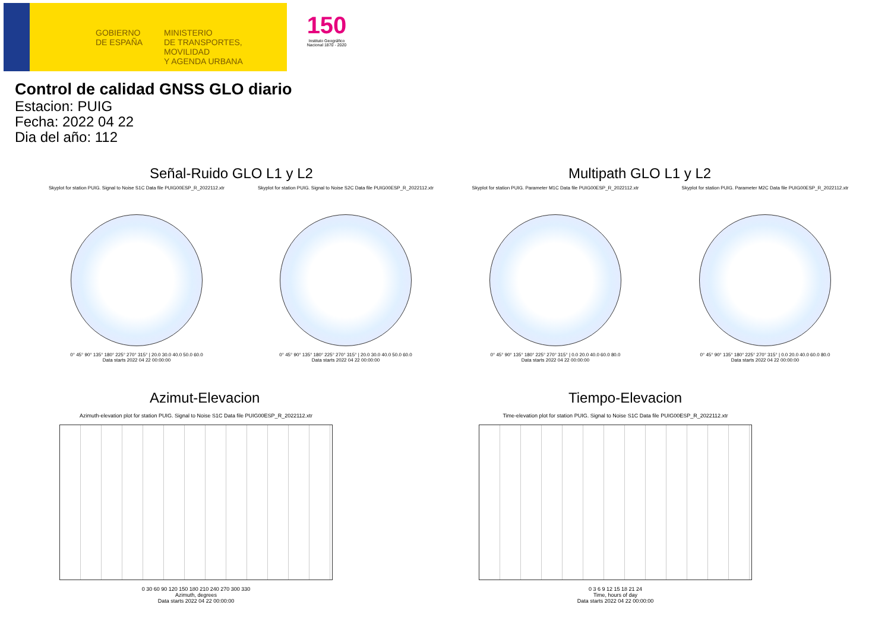GOBIERNO
DE ESPAÑA
MINISTERIO
DE TRANSPORTES, MOVILIDAD
Y AGENDA URBANA
150
Instituto Geográfico Nacional 1870 - 2020
Control de calidad GNSS GLO diario
Estacion: PUIG
Fecha: 2022 04 22
Dia del año: 112
Señal-Ruido GLO L1 y L2 Multipath GLO L1 y L2
Skyplot for station PUIG. Signal to Noise S1C Data file PUIG00ESP_R_2022112.xtr
0° 45° 90° 135° 180° 225° 270° 315° | 20.0 30.0 40.0 50.0 60.0
Data starts 2022 04 22 00:00:00
Skyplot for station PUIG. Signal to Noise S2C Data file PUIG00ESP_R_2022112.xtr
0° 45° 90° 135° 180° 225° 270° 315° | 20.0 30.0 40.0 50.0 60.0
Data starts 2022 04 22 00:00:00
Skyplot for station PUIG. Parameter M1C Data file PUIG00ESP_R_2022112.xtr
0° 45° 90° 135° 180° 225° 270° 315° | 0.0 20.0 40.0 60.0 80.0
Data starts 2022 04 22 00:00:00
Skyplot for station PUIG. Parameter M2C Data file PUIG00ESP_R_2022112.xtr
0° 45° 90° 135° 180° 225° 270° 315° | 0.0 20.0 40.0 60.0 80.0
Data starts 2022 04 22 00:00:00
Azimut-Elevacion Tiempo-Elevacion
Azimuth-elevation plot for station PUIG. Signal to Noise S1C Data file PUIG00ESP_R_2022112.xtr
0 30 60 90 120 150 180 210 240 270 300 330
Azimuth, degrees
Data starts 2022 04 22 00:00:00
Time-elevation plot for station PUIG. Signal to Noise S1C Data file PUIG00ESP_R_2022112.xtr
0 3 6 9 12 15 18 21 24
Time, hours of day
Data starts 2022 04 22 00:00:00